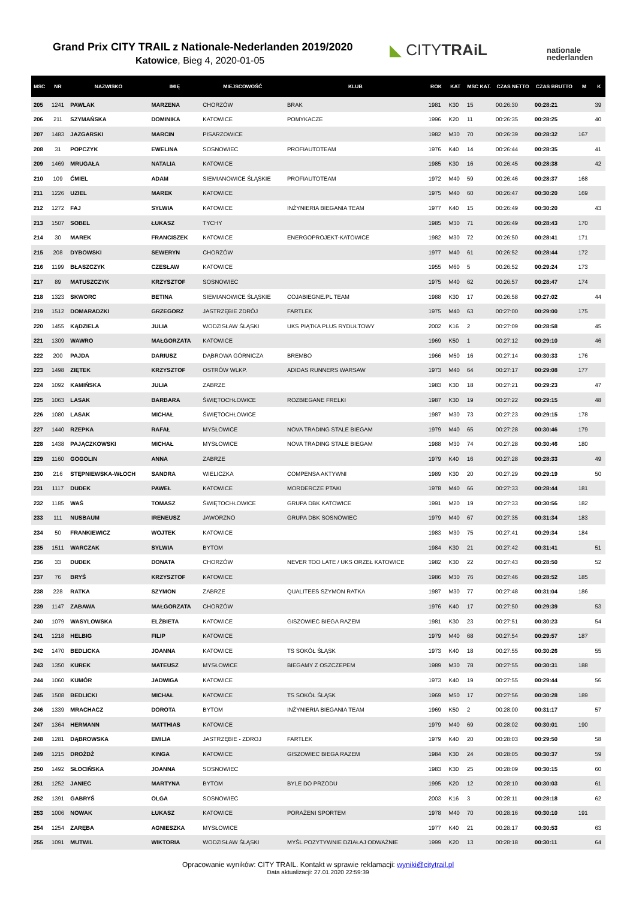Grand Prix CITY TRAIL z Nationale-Nederlanden 2019/2020
Katowice, Bieg 4, 2020-01-05
◣ CITYTRAiL
nationale
nederlanden
| MSC | NR | NAZWISKO | IMIĘ | MIEJSCOWOŚĆ | KLUB | ROK | KAT | MSC KAT. | CZAS NETTO | CZAS BRUTTO | M | K |
| --- | --- | --- | --- | --- | --- | --- | --- | --- | --- | --- | --- | --- |
| 205 | 1241 | PAWLAK | MARZENA | CHORZÓW | BRAK | 1981 | K30 | 15 | 00:26:30 | 00:28:21 | | 39 |
| 206 | 211 | SZYMAŃSKA | DOMINIKA | KATOWICE | POMYKACZE | 1996 | K20 | 11 | 00:26:35 | 00:28:25 | | 40 |
| 207 | 1483 | JAZGARSKI | MARCIN | PISARZOWICE | | 1982 | M30 | 70 | 00:26:39 | 00:28:32 | 167 | |
| 208 | 31 | POPCZYK | EWELINA | SOSNOWIEC | PROFIAUTOTEAM | 1976 | K40 | 14 | 00:26:44 | 00:28:35 | | 41 |
| 209 | 1469 | MRUGAŁA | NATALIA | KATOWICE | | 1985 | K30 | 16 | 00:26:45 | 00:28:38 | | 42 |
| 210 | 109 | ĆMIEL | ADAM | SIEMIANOWICE ŚLĄSKIE | PROFIAUTOTEAM | 1972 | M40 | 59 | 00:26:46 | 00:28:37 | 168 | |
| 211 | 1226 | UZIEL | MAREK | KATOWICE | | 1975 | M40 | 60 | 00:26:47 | 00:30:20 | 169 | |
| 212 | 1272 | FAJ | SYLWIA | KATOWICE | INŻYNIERIA BIEGANIA TEAM | 1977 | K40 | 15 | 00:26:49 | 00:30:20 | | 43 |
| 213 | 1507 | SOBEL | ŁUKASZ | TYCHY | | 1985 | M30 | 71 | 00:26:49 | 00:28:43 | 170 | |
| 214 | 30 | MAREK | FRANCISZEK | KATOWICE | ENERGOPROJEKT-KATOWICE | 1982 | M30 | 72 | 00:26:50 | 00:28:41 | 171 | |
| 215 | 208 | DYBOWSKI | SEWERYN | CHORZÓW | | 1977 | M40 | 61 | 00:26:52 | 00:28:44 | 172 | |
| 216 | 1199 | BŁASZCZYK | CZESŁAW | KATOWICE | | 1955 | M60 | 5 | 00:26:52 | 00:29:24 | 173 | |
| 217 | 89 | MATUSZCZYK | KRZYSZTOF | SOSNOWIEC | | 1975 | M40 | 62 | 00:26:57 | 00:28:47 | 174 | |
| 218 | 1323 | SKWORC | BETINA | SIEMIANOWICE ŚLĄSKIE | COJABIEGNE.PL TEAM | 1988 | K30 | 17 | 00:26:58 | 00:27:02 | | 44 |
| 219 | 1512 | DOMARADZKI | GRZEGORZ | JASTRZĘBIE ZDRÓJ | FARTLEK | 1975 | M40 | 63 | 00:27:00 | 00:29:00 | 175 | |
| 220 | 1455 | KĄDZIELA | JULIA | WODZISŁAW ŚLĄSKI | UKS PIĄTKA PLUS RYDUŁTOWY | 2002 | K16 | 2 | 00:27:09 | 00:28:58 | | 45 |
| 221 | 1309 | WAWRO | MAŁGORZATA | KATOWICE | | 1969 | K50 | 1 | 00:27:12 | 00:29:10 | | 46 |
| 222 | 200 | PAJDA | DARIUSZ | DĄBROWA GÓRNICZA | BREMBO | 1966 | M50 | 16 | 00:27:14 | 00:30:33 | 176 | |
| 223 | 1498 | ZIĘTEK | KRZYSZTOF | OSTRÓW WLKP. | ADIDAS RUNNERS WARSAW | 1973 | M40 | 64 | 00:27:17 | 00:29:08 | 177 | |
| 224 | 1092 | KAMIŃSKA | JULIA | ZABRZE | | 1983 | K30 | 18 | 00:27:21 | 00:29:23 | | 47 |
| 225 | 1063 | LASAK | BARBARA | ŚWIĘTOCHŁOWICE | ROZBIEGANE FRELKI | 1987 | K30 | 19 | 00:27:22 | 00:29:15 | | 48 |
| 226 | 1080 | LASAK | MICHAŁ | ŚWIĘTOCHŁOWICE | | 1987 | M30 | 73 | 00:27:23 | 00:29:15 | 178 | |
| 227 | 1440 | RZEPKA | RAFAŁ | MYSŁOWICE | NOVA TRADING STALE BIEGAM | 1979 | M40 | 65 | 00:27:28 | 00:30:46 | 179 | |
| 228 | 1438 | PAJĄCZKOWSKI | MICHAŁ | MYSŁOWICE | NOVA TRADING STALE BIEGAM | 1988 | M30 | 74 | 00:27:28 | 00:30:46 | 180 | |
| 229 | 1160 | GOGOLIN | ANNA | ZABRZE | | 1979 | K40 | 16 | 00:27:28 | 00:28:33 | | 49 |
| 230 | 216 | STĘPNIEWSKA-WŁOCH | SANDRA | WIELICZKA | COMPENSA AKTYWNI | 1989 | K30 | 20 | 00:27:29 | 00:29:19 | | 50 |
| 231 | 1117 | DUDEK | PAWEŁ | KATOWICE | MORDERCZE PTAKI | 1978 | M40 | 66 | 00:27:33 | 00:28:44 | 181 | |
| 232 | 1185 | WAŚ | TOMASZ | ŚWIĘTOCHŁOWICE | GRUPA DBK KATOWICE | 1991 | M20 | 19 | 00:27:33 | 00:30:56 | 182 | |
| 233 | 111 | NUSBAUM | IRENEUSZ | JAWORZNO | GRUPA DBK SOSNOWIEC | 1979 | M40 | 67 | 00:27:35 | 00:31:34 | 183 | |
| 234 | 50 | FRANKIEWICZ | WOJTEK | KATOWICE | | 1983 | M30 | 75 | 00:27:41 | 00:29:34 | 184 | |
| 235 | 1511 | WARCZAK | SYLWIA | BYTOM | | 1984 | K30 | 21 | 00:27:42 | 00:31:41 | | 51 |
| 236 | 33 | DUDEK | DONATA | CHORZÓW | NEVER TOO LATE / UKS ORZEŁ KATOWICE | 1982 | K30 | 22 | 00:27:43 | 00:28:50 | | 52 |
| 237 | 76 | BRYŚ | KRZYSZTOF | KATOWICE | | 1986 | M30 | 76 | 00:27:46 | 00:28:52 | 185 | |
| 238 | 228 | RATKA | SZYMON | ZABRZE | QUALITEES SZYMON RATKA | 1987 | M30 | 77 | 00:27:48 | 00:31:04 | 186 | |
| 239 | 1147 | ZABAWA | MAŁGORZATA | CHORZÓW | | 1976 | K40 | 17 | 00:27:50 | 00:29:39 | | 53 |
| 240 | 1079 | WASYLOWSKA | ELŻBIETA | KATOWICE | GISZOWIEC BIEGA RAZEM | 1981 | K30 | 23 | 00:27:51 | 00:30:23 | | 54 |
| 241 | 1218 | HELBIG | FILIP | KATOWICE | | 1979 | M40 | 68 | 00:27:54 | 00:29:57 | 187 | |
| 242 | 1470 | BEDLICKA | JOANNA | KATOWICE | TS SOKÓŁ ŚLĄSK | 1973 | K40 | 18 | 00:27:55 | 00:30:26 | | 55 |
| 243 | 1350 | KUREK | MATEUSZ | MYSŁOWICE | BIEGAMY Z OSZCZEPEM | 1989 | M30 | 78 | 00:27:55 | 00:30:31 | 188 | |
| 244 | 1060 | KUMÓR | JADWIGA | KATOWICE | | 1973 | K40 | 19 | 00:27:55 | 00:29:44 | | 56 |
| 245 | 1508 | BEDLICKI | MICHAŁ | KATOWICE | TS SOKÓŁ ŚLĄSK | 1969 | M50 | 17 | 00:27:56 | 00:30:28 | 189 | |
| 246 | 1339 | MRACHACZ | DOROTA | BYTOM | INŻYNIERIA BIEGANIA TEAM | 1969 | K50 | 2 | 00:28:00 | 00:31:17 | | 57 |
| 247 | 1364 | HERMANN | MATTHIAS | KATOWICE | | 1979 | M40 | 69 | 00:28:02 | 00:30:01 | 190 | |
| 248 | 1281 | DĄBROWSKA | EMILIA | JASTRZĘBIE - ZDROJ | FARTLEK | 1979 | K40 | 20 | 00:28:03 | 00:29:50 | | 58 |
| 249 | 1215 | DROŻDŻ | KINGA | KATOWICE | GISZOWIEC BIEGA RAZEM | 1984 | K30 | 24 | 00:28:05 | 00:30:37 | | 59 |
| 250 | 1492 | SŁOCIŃSKA | JOANNA | SOSNOWIEC | | 1983 | K30 | 25 | 00:28:09 | 00:30:15 | | 60 |
| 251 | 1252 | JANIEC | MARTYNA | BYTOM | BYLE DO PRZODU | 1995 | K20 | 12 | 00:28:10 | 00:30:03 | | 61 |
| 252 | 1391 | GABRYŚ | OLGA | SOSNOWIEC | | 2003 | K16 | 3 | 00:28:11 | 00:28:18 | | 62 |
| 253 | 1006 | NOWAK | ŁUKASZ | KATOWICE | PORAŻENI SPORTEM | 1978 | M40 | 70 | 00:28:16 | 00:30:10 | 191 | |
| 254 | 1254 | ZARĘBA | AGNIESZKA | MYSŁOWICE | | 1977 | K40 | 21 | 00:28:17 | 00:30:53 | | 63 |
| 255 | 1091 | MUTWIL | WIKTORIA | WODZISŁAW ŚLĄSKI | MYŚL POZYTYWNIE DZIAŁAJ ODWAŻNIE | 1999 | K20 | 13 | 00:28:18 | 00:30:11 | | 64 |
Opracowanie wyników: CITY TRAIL. Kontakt w sprawie reklamacji: wyniki@citytrail.pl
Data aktualizacji: 27.01.2020 22:59:39